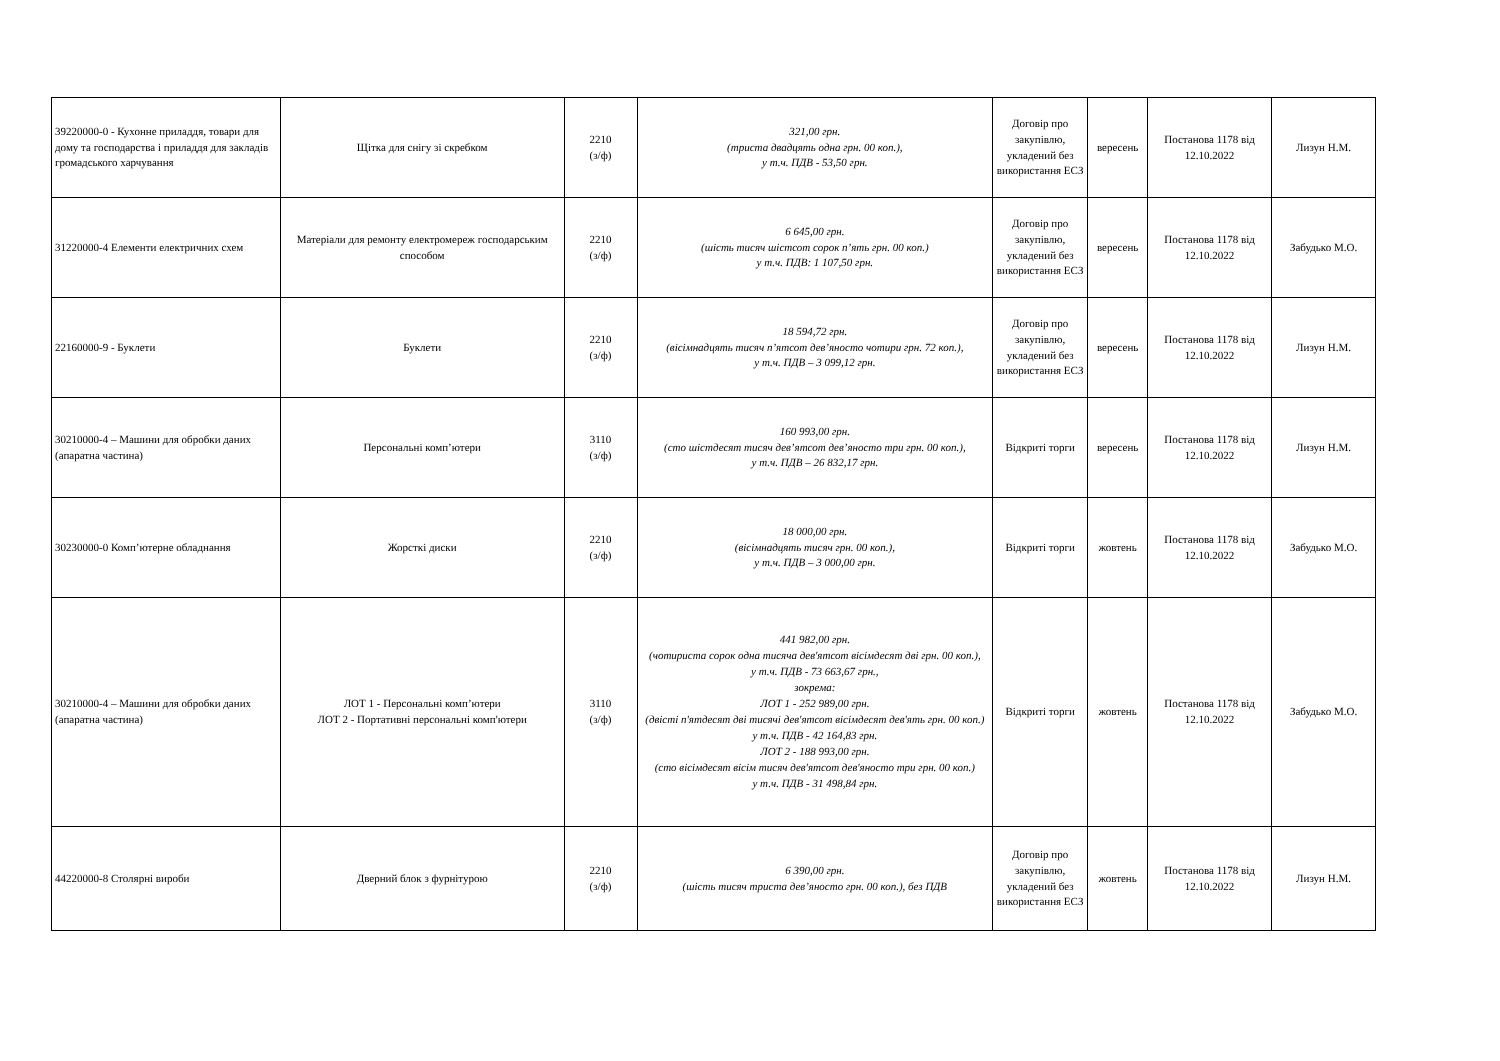| 39220000-0 - Кухонне приладдя, товари для дому та господарства і приладдя для закладів громадського харчування | Щітка для снігу зі скребком | 2210 (з/ф) | 321,00 грн. (триста двадцять одна грн. 00 коп.), у т.ч. ПДВ - 53,50 грн. | Договір про закупівлю, укладений без використання ЕСЗ | вересень | Постанова 1178 від 12.10.2022 | Лизун Н.М. |
| 31220000-4 Елементи електричних схем | Матеріали для ремонту електромереж господарським способом | 2210 (з/ф) | 6 645,00 грн. (шість тисяч шістсот сорок п’ять грн. 00 коп.) у т.ч. ПДВ: 1 107,50 грн. | Договір про закупівлю, укладений без використання ЕСЗ | вересень | Постанова 1178 від 12.10.2022 | Забудько М.О. |
| 22160000-9 - Буклети | Буклети | 2210 (з/ф) | 18 594,72 грн. (вісімнадцять тисяч п’ятсот дев’яносто чотири грн. 72 коп.), у т.ч. ПДВ – 3 099,12 грн. | Договір про закупівлю, укладений без використання ЕСЗ | вересень | Постанова 1178 від 12.10.2022 | Лизун Н.М. |
| 30210000-4 – Машини для обробки даних (апаратна частина) | Персональні комп’ютери | 3110 (з/ф) | 160 993,00 грн. (сто шістдесят тисяч дев’ятсот дев’яносто три грн. 00 коп.), у т.ч. ПДВ – 26 832,17 грн. | Відкриті торги | вересень | Постанова 1178 від 12.10.2022 | Лизун Н.М. |
| 30230000-0 Комп’ютерне обладнання | Жорсткі диски | 2210 (з/ф) | 18 000,00 грн. (вісімнадцять тисяч грн. 00 коп.), у т.ч. ПДВ – 3 000,00 грн. | Відкриті торги | жовтень | Постанова 1178 від 12.10.2022 | Забудько М.О. |
| 30210000-4 – Машини для обробки даних (апаратна частина) | ЛОТ 1 - Персональні комп’ютери ЛОТ 2 - Портативні персональні комп'ютери | 3110 (з/ф) | 441 982,00 грн. (чотириста сорок одна тисяча дев'ятсот вісімдесят дві грн. 00 коп.), у т.ч. ПДВ - 73 663,67 грн., зокрема: ЛОТ 1 - 252 989,00 грн. (двісті п'ятдесят дві тисячі дев'ятсот вісімдесят дев'ять грн. 00 коп.) у т.ч. ПДВ - 42 164,83 грн. ЛОТ 2 - 188 993,00 грн. (сто вісімдесят вісім тисяч дев'ятсот дев'яносто три грн. 00 коп.) у т.ч. ПДВ - 31 498,84 грн. | Відкриті торги | жовтень | Постанова 1178 від 12.10.2022 | Забудько М.О. |
| 44220000-8 Столярні вироби | Дверний блок з фурнітурою | 2210 (з/ф) | 6 390,00 грн. (шість тисяч триста дев’яносто грн. 00 коп.), без ПДВ | Договір про закупівлю, укладений без використання ЕСЗ | жовтень | Постанова 1178 від 12.10.2022 | Лизун Н.М. |